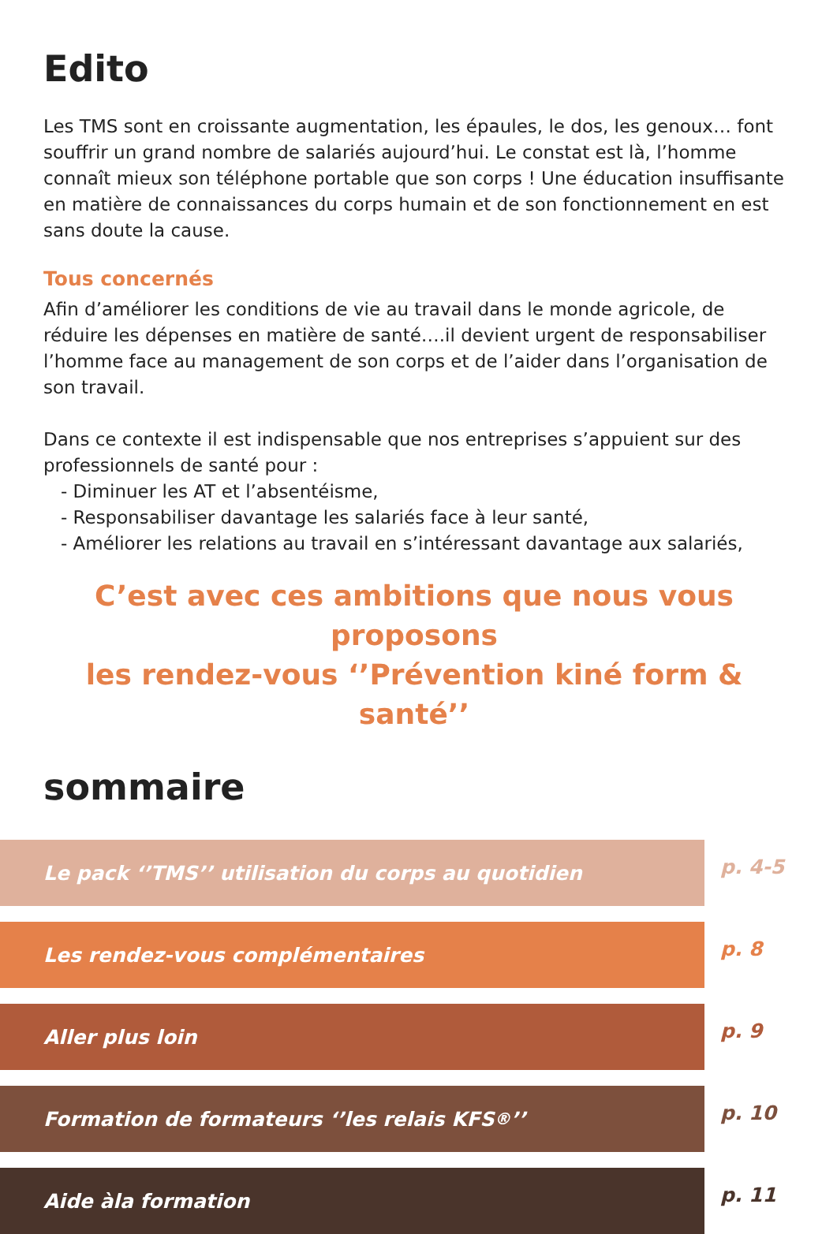Edito
Les TMS sont en croissante augmentation, les épaules, le dos, les genoux… font souffrir un grand nombre de salariés aujourd’hui. Le constat est là, l’homme connaît mieux son téléphone portable que son corps ! Une éducation insuffisante en matière de connaissances du corps humain et de son fonctionnement en est sans doute la cause.
Tous concernés
Afin d’améliorer les conditions de vie au travail dans le monde agricole, de réduire les dépenses en matière de santé….il devient urgent de responsabiliser l’homme face au management de son corps et de l’aider dans l’organisation de son travail.
Dans ce contexte il est indispensable que nos entreprises s’appuient sur des professionnels de santé pour :
- Diminuer les AT et l’absentéisme,
- Responsabiliser davantage les salariés face à leur santé,
- Améliorer les relations au travail en s’intéressant davantage aux salariés,
C’est avec ces ambitions que nous vous proposons
les rendez-vous ‘’Prévention kiné form & santé’’
sommaire
Le pack ‘’TMS’’ utilisation du corps au quotidien
p. 4-5
Les rendez-vous complémentaires
p. 8
Aller plus loin
p. 9
Formation de formateurs ‘’les relais KFS<sup>®</sup>’’
p. 10
Aide àla formation
p. 11